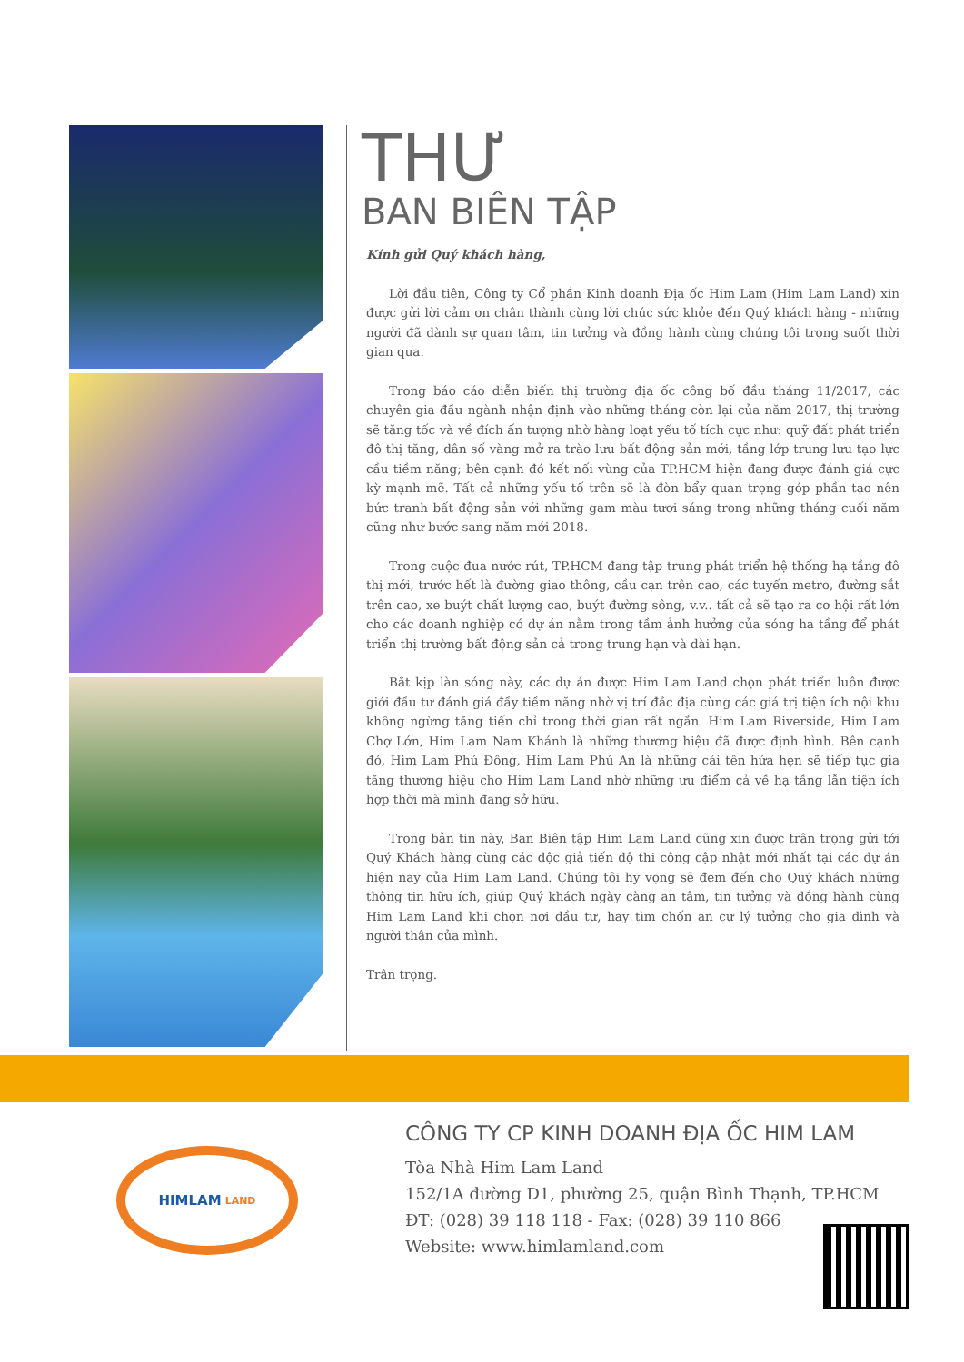THƯ
BAN BIÊN TẬP
Kính gửi Quý khách hàng,
Lời đầu tiên, Công ty Cổ phần Kinh doanh Địa ốc Him Lam (Him Lam Land) xin được gửi lời cảm ơn chân thành cùng lời chúc sức khỏe đến Quý khách hàng - những người đã dành sự quan tâm, tin tưởng và đồng hành cùng chúng tôi trong suốt thời gian qua.
Trong báo cáo diễn biến thị trường địa ốc công bố đầu tháng 11/2017, các chuyên gia đầu ngành nhận định vào những tháng còn lại của năm 2017, thị trường sẽ tăng tốc và về đích ấn tượng nhờ hàng loạt yếu tố tích cực như: quỹ đất phát triển đô thị tăng, dân số vàng mở ra trào lưu bất động sản mới, tầng lớp trung lưu tạo lực cầu tiềm năng; bên cạnh đó kết nối vùng của TP.HCM hiện đang được đánh giá cực kỳ mạnh mẽ. Tất cả những yếu tố trên sẽ là đòn bẩy quan trọng góp phần tạo nên bức tranh bất động sản với những gam màu tươi sáng trong những tháng cuối năm cũng như bước sang năm mới 2018.
Trong cuộc đua nước rút, TP.HCM đang tập trung phát triển hệ thống hạ tầng đô thị mới, trước hết là đường giao thông, cầu cạn trên cao, các tuyến metro, đường sắt trên cao, xe buýt chất lượng cao, buýt đường sông, v.v.. tất cả sẽ tạo ra cơ hội rất lớn cho các doanh nghiệp có dự án nằm trong tầm ảnh hưởng của sóng hạ tầng để phát triển thị trường bất động sản cả trong trung hạn và dài hạn.
Bắt kịp làn sóng này, các dự án được Him Lam Land chọn phát triển luôn được giới đầu tư đánh giá đầy tiềm năng nhờ vị trí đắc địa cùng các giá trị tiện ích nội khu không ngừng tăng tiến chỉ trong thời gian rất ngắn. Him Lam Riverside, Him Lam Chợ Lớn, Him Lam Nam Khánh là những thương hiệu đã được định hình. Bên cạnh đó, Him Lam Phú Đông, Him Lam Phú An là những cái tên hứa hẹn sẽ tiếp tục gia tăng thương hiệu cho Him Lam Land nhờ những ưu điểm cả về hạ tầng lẫn tiện ích hợp thời mà mình đang sở hữu.
Trong bản tin này, Ban Biên tập Him Lam Land cũng xin được trân trọng gửi tới Quý Khách hàng cùng các độc giả tiến độ thi công cập nhật mới nhất tại các dự án hiện nay của Him Lam Land. Chúng tôi hy vọng sẽ đem đến cho Quý khách những thông tin hữu ích, giúp Quý khách ngày càng an tâm, tin tưởng và đồng hành cùng Him Lam Land khi chọn nơi đầu tư, hay tìm chốn an cư lý tưởng cho gia đình và người thân của mình.
Trân trọng.
HIMLAM LAND
CÔNG TY CP KINH DOANH ĐỊA ỐC HIM LAM
Tòa Nhà Him Lam Land
152/1A đường D1, phường 25, quận Bình Thạnh, TP.HCM
ĐT: (028) 39 118 118 - Fax: (028) 39 110 866
Website: www.himlamland.com